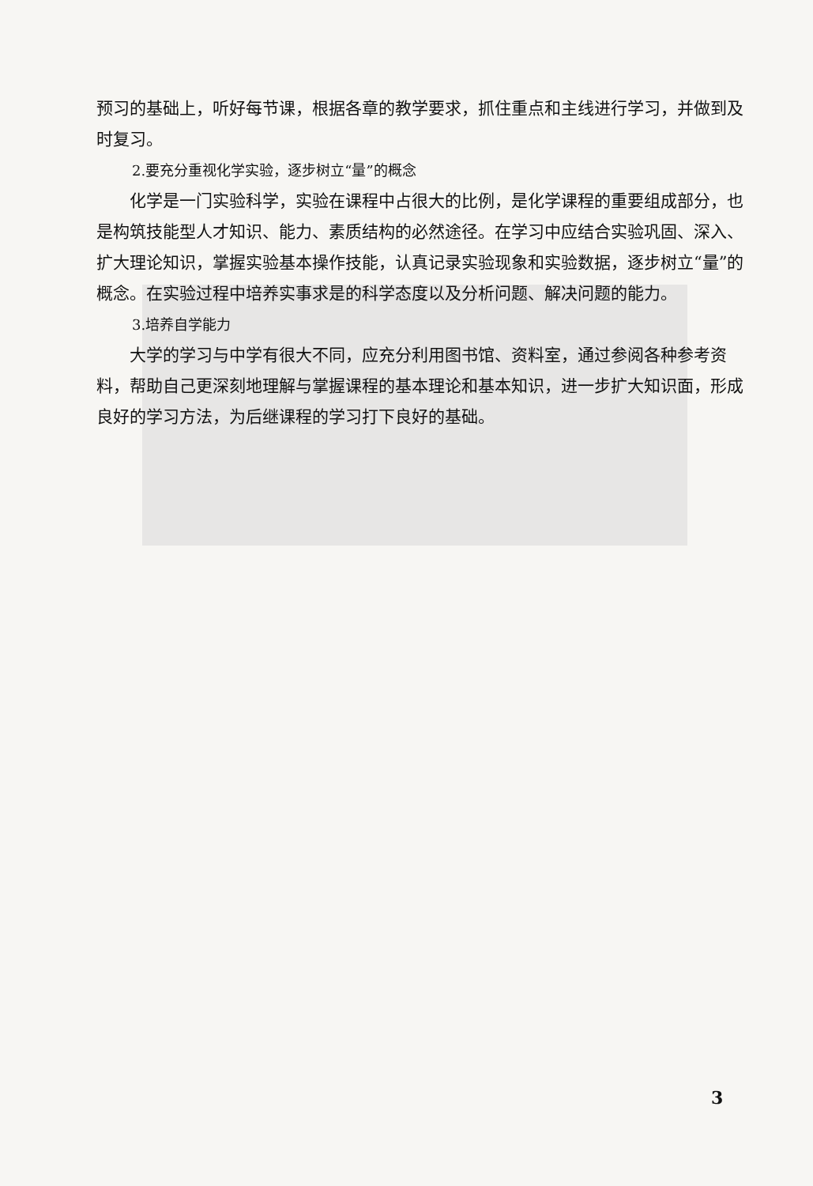预习的基础上，听好每节课，根据各章的教学要求，抓住重点和主线进行学习，并做到及时复习。
2.要充分重视化学实验，逐步树立“量”的概念
化学是一门实验科学，实验在课程中占很大的比例，是化学课程的重要组成部分，也是构筑技能型人才知识、能力、素质结构的必然途径。在学习中应结合实验巩固、深入、扩大理论知识，掌握实验基本操作技能，认真记录实验现象和实验数据，逐步树立“量”的概念。在实验过程中培养实事求是的科学态度以及分析问题、解决问题的能力。
3.培养自学能力
大学的学习与中学有很大不同，应充分利用图书馆、资料室，通过参阅各种参考资料，帮助自己更深刻地理解与掌握课程的基本理论和基本知识，进一步扩大知识面，形成良好的学习方法，为后继课程的学习打下良好的基础。
3